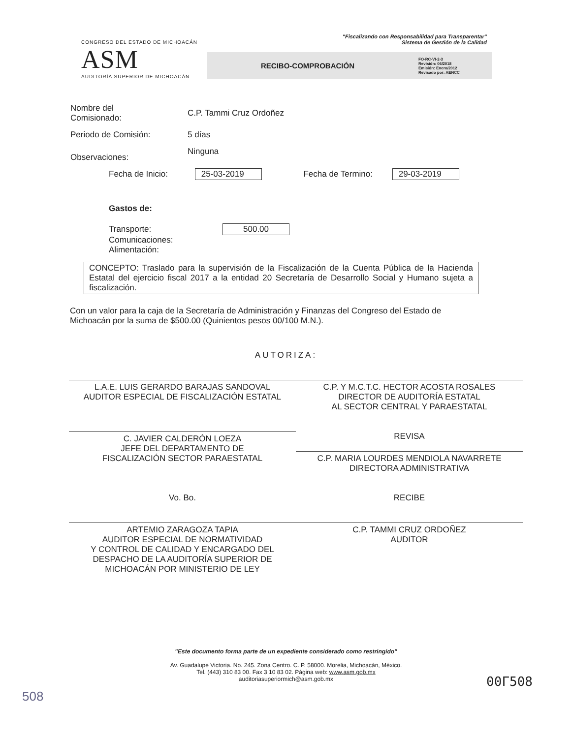CONGRESO DEL ESTADO DE MICHOACÁN
ASM
AUDITORÍA SUPERIOR DE MICHOACÁN
"Fiscalizando con Responsabilidad para Transparentar"
Sistema de Gestión de la Calidad
RECIBO-COMPROBACIÓN FO-RC-VI-2-3
Revisión: 06/2018
Emisión: Enero/2012
Revisado por: AENCC
Nombre del
Comisionado:
C.P. Tammi Cruz Ordoñez
Periodo de Comisión: 5 días
Observaciones:
Ninguna
Fecha de Inicio: 25-03-2019 Fecha de Termino: 29-03-2019
Gastos de:
Transporte: 500.00
Comunicaciones:
Alimentación:
CONCEPTO: Traslado para la supervisión de la Fiscalización de la Cuenta Pública de la Hacienda Estatal del ejercicio fiscal 2017 a la entidad 20 Secretaría de Desarrollo Social y Humano sujeta a fiscalización.
Con un valor para la caja de la Secretaría de Administración y Finanzas del Congreso del Estado de Michoacán por la suma de $500.00 (Quinientos pesos 00/100 M.N.).
AUTORIZA:
L.A.E. LUIS GERARDO BARAJAS SANDOVAL
AUDITOR ESPECIAL DE FISCALIZACIÓN ESTATAL
C.P. Y M.C.T.C. HECTOR ACOSTA ROSALES
DIRECTOR DE AUDITORÍA ESTATAL
AL SECTOR CENTRAL Y PARAESTATAL
C. JAVIER CALDERÓN LOEZA
JEFE DEL DEPARTAMENTO DE
FISCALIZACIÓN SECTOR PARAESTATAL
REVISA
C.P. MARIA LOURDES MENDIOLA NAVARRETE
DIRECTORA ADMINISTRATIVA
Vo. Bo.
ARTEMIO ZARAGOZA TAPIA
AUDITOR ESPECIAL DE NORMATIVIDAD
Y CONTROL DE CALIDAD Y ENCARGADO DEL
DESPACHO DE LA AUDITORÍA SUPERIOR DE
MICHOACÁN POR MINISTERIO DE LEY
RECIBE
C.P. TAMMI CRUZ ORDOÑEZ
AUDITOR
"Este documento forma parte de un expediente considerado como restringido"
Av. Guadalupe Victoria. No. 245. Zona Centro. C. P. 58000. Morelia, Michoacán, México.
Tel. (443) 310 83 00. Fax 3 10 83 02. Página web: www.asm.gob.mx
auditoriasuperiormich@asm.gob.mx
00Г508
508